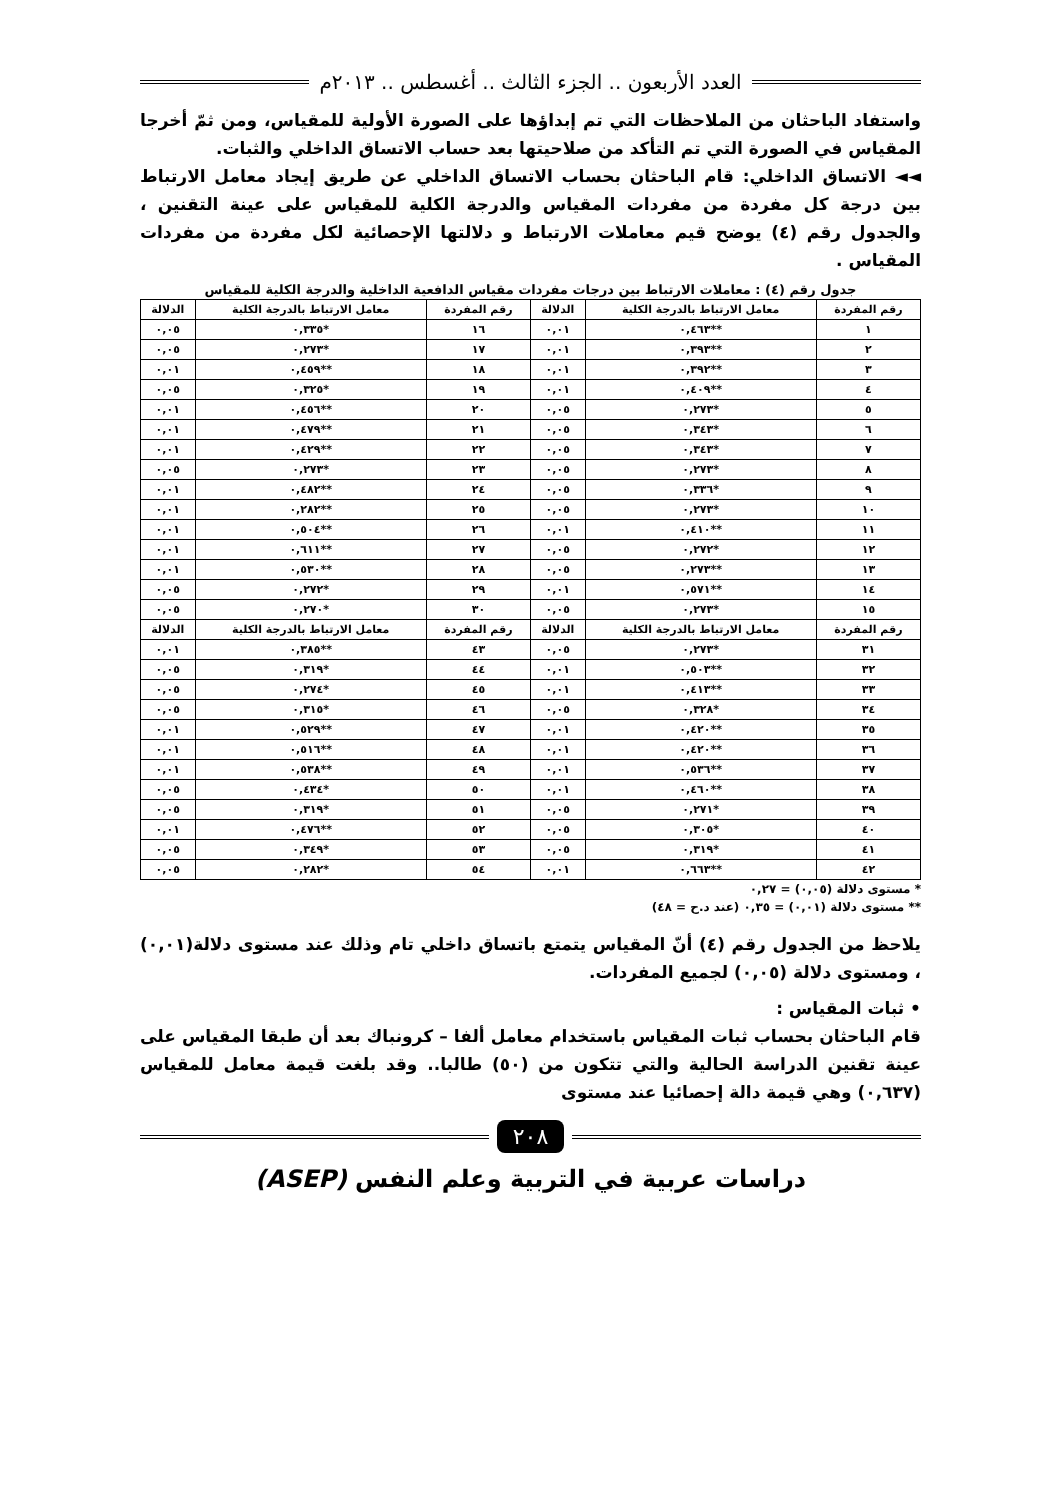العدد الأربعون .. الجزء الثالث .. أغسطس .. ٢٠١٣م
واستفاد الباحثان من الملاحظات التي تم إبداؤها على الصورة الأولية للمقياس، ومن ثمّ أخرجا المقياس في الصورة التي تم التأكد من صلاحيتها بعد حساب الاتساق الداخلي والثبات.
◄◄ الاتساق الداخلي: قام الباحثان بحساب الاتساق الداخلي عن طريق إيجاد معامل الارتباط بين درجة كل مفردة من مفردات المقياس والدرجة الكلية للمقياس على عينة التقنين ، والجدول رقم (٤) يوضح قيم معاملات الارتباط و دلالتها الإحصائية لكل مفردة من مفردات المقياس .
جدول رقم (٤) : معاملات الارتباط بين درجات مفردات مقياس الدافعية الداخلية والدرجة الكلية للمقياس
| رقم المفردة | معامل الارتباط بالدرجة الكلية | الدلالة | رقم المفردة | معامل الارتباط بالدرجة الكلية | الدلالة |
| --- | --- | --- | --- | --- | --- |
| ١ | **٠,٤٦٣ | ٠,٠١ | ١٦ | *٠,٣٣٥ | ٠,٠٥ |
| ٢ | **٠,٣٩٣ | ٠,٠١ | ١٧ | *٠,٢٧٣ | ٠,٠٥ |
| ٣ | **٠,٣٩٢ | ٠,٠١ | ١٨ | **٠,٤٥٩ | ٠,٠١ |
| ٤ | **٠,٤٠٩ | ٠,٠١ | ١٩ | *٠,٣٢٥ | ٠,٠٥ |
| ٥ | *٠,٢٧٣ | ٠,٠٥ | ٢٠ | **٠,٤٥٦ | ٠,٠١ |
| ٦ | *٠,٣٤٣ | ٠,٠٥ | ٢١ | **٠,٤٧٩ | ٠,٠١ |
| ٧ | *٠,٣٤٣ | ٠,٠٥ | ٢٢ | **٠,٤٢٩ | ٠,٠١ |
| ٨ | *٠,٢٧٣ | ٠,٠٥ | ٢٣ | *٠,٢٧٣ | ٠,٠٥ |
| ٩ | *٠,٣٣٦ | ٠,٠٥ | ٢٤ | **٠,٤٨٢ | ٠,٠١ |
| ١٠ | *٠,٢٧٣ | ٠,٠٥ | ٢٥ | **٠,٢٨٢ | ٠,٠١ |
| ١١ | **٠,٤١٠ | ٠,٠١ | ٢٦ | **٠,٥٠٤ | ٠,٠١ |
| ١٢ | *٠,٢٧٢ | ٠,٠٥ | ٢٧ | **٠,٦١١ | ٠,٠١ |
| ١٣ | **٠,٢٧٣ | ٠,٠٥ | ٢٨ | **٠,٥٣٠ | ٠,٠١ |
| ١٤ | **٠,٥٧١ | ٠,٠١ | ٢٩ | *٠,٢٧٢ | ٠,٠٥ |
| ١٥ | *٠,٢٧٣ | ٠,٠٥ | ٣٠ | *٠,٢٧٠ | ٠,٠٥ |
| رقم المفردة | معامل الارتباط بالدرجة الكلية | الدلالة | رقم المفردة | معامل الارتباط بالدرجة الكلية | الدلالة |
| ٣١ | *٠,٢٧٣ | ٠,٠٥ | ٤٣ | **٠,٣٨٥ | ٠,٠١ |
| ٣٢ | **٠,٥٠٣ | ٠,٠١ | ٤٤ | *٠,٣١٩ | ٠,٠٥ |
| ٣٣ | **٠,٤١٣ | ٠,٠١ | ٤٥ | *٠,٢٧٤ | ٠,٠٥ |
| ٣٤ | *٠,٣٢٨ | ٠,٠٥ | ٤٦ | *٠,٣١٥ | ٠,٠٥ |
| ٣٥ | **٠,٤٢٠ | ٠,٠١ | ٤٧ | **٠,٥٢٩ | ٠,٠١ |
| ٣٦ | **٠,٤٢٠ | ٠,٠١ | ٤٨ | **٠,٥١٦ | ٠,٠١ |
| ٣٧ | **٠,٥٣٦ | ٠,٠١ | ٤٩ | **٠,٥٣٨ | ٠,٠١ |
| ٣٨ | **٠,٤٦٠ | ٠,٠١ | ٥٠ | *٠,٤٣٤ | ٠,٠٥ |
| ٣٩ | *٠,٢٧١ | ٠,٠٥ | ٥١ | *٠,٣١٩ | ٠,٠٥ |
| ٤٠ | *٠,٣٠٥ | ٠,٠٥ | ٥٢ | **٠,٤٧٦ | ٠,٠١ |
| ٤١ | *٠,٣١٩ | ٠,٠٥ | ٥٣ | *٠,٣٤٩ | ٠,٠٥ |
| ٤٢ | **٠,٦٦٣ | ٠,٠١ | ٥٤ | *٠,٢٨٢ | ٠,٠٥ |
* مستوى دلالة (٠,٠٥) = ٠,٢٧
** مستوى دلالة (٠,٠١) = ٠,٣٥ (عند د.ح = ٤٨)
يلاحظ من الجدول رقم (٤) أنّ المقياس يتمتع باتساق داخلي تام وذلك عند مستوى دلالة(٠,٠١) ، ومستوى دلالة (٠,٠٥) لجميع المفردات.
• ثبات المقياس :
قام الباحثان بحساب ثبات المقياس باستخدام معامل ألفا – كرونباك بعد أن طبقا المقياس على عينة تقنين الدراسة الحالية والتي تتكون من (٥٠) طالبا.. وقد بلغت قيمة معامل للمقياس (٠,٦٣٧) وهي قيمة دالة إحصائيا عند مستوى
٢٠٨
دراسات عربية في التربية وعلم النفس (ASEP)